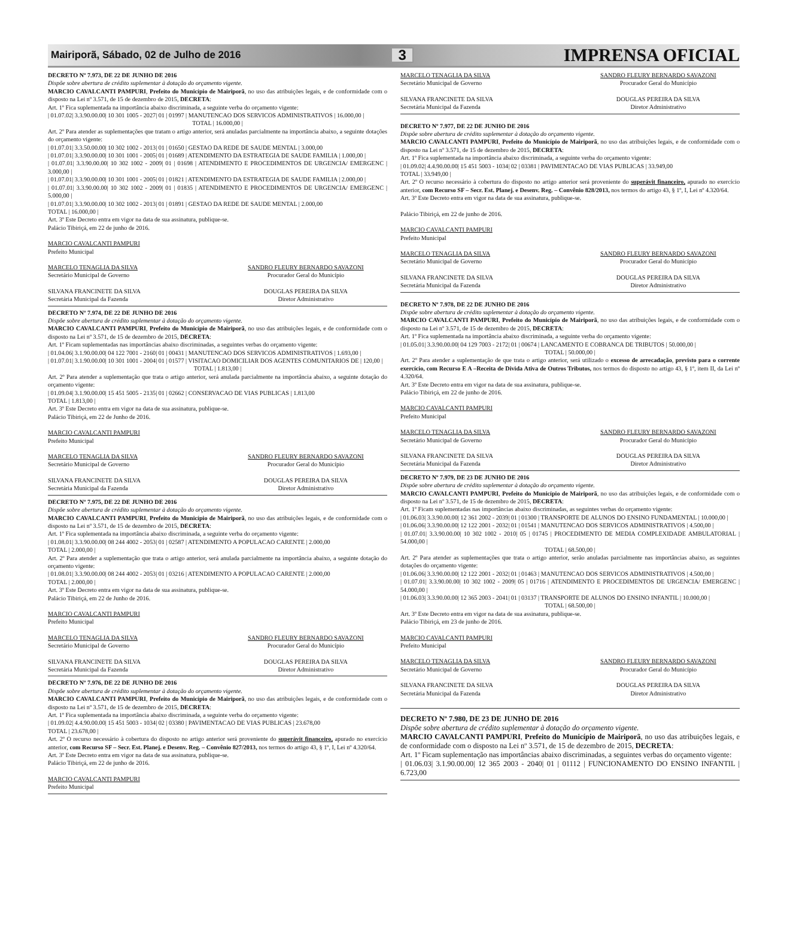Mairiporã, Sábado, 02 de Julho de 2016 3 IMPRENSA OFICIAL
DECRETO Nº 7.973, DE 22 DE JUNHO DE 2016
Dispõe sobre abertura de crédito suplementar à dotação do orçamento vigente.
MARCIO CAVALCANTI PAMPURI, Prefeito do Município de Mairiporã, no uso das atribuições legais, e de conformidade com o disposto na Lei nº 3.571, de 15 de dezembro de 2015, DECRETA:
Art. 1º Fica suplementada na importância abaixo discriminada, a seguinte verba do orçamento vigente:
| 01.07.02| 3.3.90.00.00| 10 301 1005 - 2027| 01 | 01997 | MANUTENCAO DOS SERVICOS ADMINISTRATIVOS | 16.000,00 |
TOTAL | 16.000,00 |
Art. 2º Para atender as suplementações que tratam o artigo anterior, será anuladas parcialmente na importância abaixo, a seguinte dotações do orçamento vigente:
| 01.07.01| 3.3.50.00.00| 10 302 1002 - 2013| 01 | 01650 | GESTAO DA REDE DE SAUDE MENTAL | 3.000,00
| 01.07.01| 3.3.90.00.00| 10 301 1001 - 2005| 01 | 01689 | ATENDIMENTO DA ESTRATEGIA DE SAUDE FAMILIA | 1.000,00 |
| 01.07.01| 3.3.90.00.00| 10 302 1002 - 2009| 01 | 01698 | ATENDIMENTO E PROCEDIMENTOS DE URGENCIA/ EMERGENC | 3.000,00 |
| 01.07.01| 3.3.90.00.00| 10 301 1001 - 2005| 01 | 01821 | ATENDIMENTO DA ESTRATEGIA DE SAUDE FAMILIA | 2.000,00 |
| 01.07.01| 3.3.90.00.00| 10 302 1002 - 2009| 01 | 01835 | ATENDIMENTO E PROCEDIMENTOS DE URGENCIA/ EMERGENC | 5.000,00 |
| 01.07.01| 3.3.90.00.00| 10 302 1002 - 2013| 01 | 01891 | GESTAO DA REDE DE SAUDE MENTAL | 2.000,00
TOTAL | 16.000,00 |
Art. 3º Este Decreto entra em vigor na data de sua assinatura, publique-se.
Palácio Tibiriçá, em 22 de junho de 2016.
MARCIO CAVALCANTI PAMPURI
Prefeito Municipal
MARCELO TENAGLIA DA SILVA
Secretário Municipal de Governo
SANDRO FLEURY BERNARDO SAVAZONI
Procurador Geral do Município
SILVANA FRANCINETE DA SILVA
Secretária Municipal da Fazenda
DOUGLAS PEREIRA DA SILVA
Diretor Administrativo
DECRETO Nº 7.974, DE 22 DE JUNHO DE 2016
Dispõe sobre abertura de crédito suplementar à dotação do orçamento vigente.
MARCIO CAVALCANTI PAMPURI, Prefeito do Município de Mairiporã, no uso das atribuições legais, e de conformidade com o disposto na Lei nº 3.571, de 15 de dezembro de 2015, DECRETA:
Art. 1º Ficam suplementadas nas importâncias abaixo discriminadas, a seguintes verbas do orçamento vigente:
| 01.04.06| 3.1.90.00.00| 04 122 7001 - 2160| 01 | 00431 | MANUTENCAO DOS SERVICOS ADMINISTRATIVOS | 1.693,00 |
| 01.07.01| 3.1.90.00.00| 10 301 1001 - 2004| 01 | 01577 | VISITACAO DOMICILIAR DOS AGENTES COMUNITARIOS DE | 120,00 |
TOTAL | 1.813,00 |
Art. 2º Para atender a suplementação que trata o artigo anterior, será anulada parcialmente na importância abaixo, a seguinte dotação do orçamento vigente:
| 01.09.04| 3.1.90.00.00| 15 451 5005 - 2135| 01 | 02662 | CONSERVACAO DE VIAS PUBLICAS | 1.813,00
TOTAL | 1.813,00 |
Art. 3º Este Decreto entra em vigor na data de sua assinatura, publique-se.
Palácio Tibiriçá, em 22 de Junho de 2016.
MARCIO CAVALCANTI PAMPURI
Prefeito Municipal
MARCELO TENAGLIA DA SILVA
Secretário Municipal de Governo
SANDRO FLEURY BERNARDO SAVAZONI
Procurador Geral do Município
SILVANA FRANCINETE DA SILVA
Secretária Municipal da Fazenda
DOUGLAS PEREIRA DA SILVA
Diretor Administrativo
DECRETO Nº 7.975, DE 22 DE JUNHO DE 2016
Dispõe sobre abertura de crédito suplementar à dotação do orçamento vigente.
MARCIO CAVALCANTI PAMPURI, Prefeito do Município de Mairiporã, no uso das atribuições legais, e de conformidade com o disposto na Lei nº 3.571, de 15 de dezembro de 2015, DECRETA:
Art. 1º Fica suplementada na importância abaixo discriminada, a seguinte verba do orçamento vigente:
| 01.08.01| 3.3.90.00.00| 08 244 4002 - 2053| 01 | 02587 | ATENDIMENTO A POPULACAO CARENTE | 2.000,00
TOTAL | 2.000,00 |
Art. 2º Para atender a suplementação que trata o artigo anterior, será anulada parcialmente na importância abaixo, a seguinte dotação do orçamento vigente:
| 01.08.01| 3.3.90.00.00| 08 244 4002 - 2053| 01 | 03216 | ATENDIMENTO A POPULACAO CARENTE | 2.000,00
TOTAL | 2.000,00 |
Art. 3º Este Decreto entra em vigor na data de sua assinatura, publique-se.
Palácio Tibiriçá, em 22 de Junho de 2016.
MARCIO CAVALCANTI PAMPURI
Prefeito Municipal
MARCELO TENAGLIA DA SILVA
Secretário Municipal de Governo
SANDRO FLEURY BERNARDO SAVAZONI
Procurador Geral do Município
SILVANA FRANCINETE DA SILVA
Secretária Municipal da Fazenda
DOUGLAS PEREIRA DA SILVA
Diretor Administrativo
DECRETO Nº 7.976, DE 22 DE JUNHO DE 2016
Dispõe sobre abertura de crédito suplementar à dotação do orçamento vigente.
MARCIO CAVALCANTI PAMPURI, Prefeito do Município de Mairiporã, no uso das atribuições legais, e de conformidade com o disposto na Lei nº 3.571, de 15 de dezembro de 2015, DECRETA:
Art. 1º Fica suplementada na importância abaixo discriminada, a seguinte verba do orçamento vigente:
| 01.09.02| 4.4.90.00.00| 15 451 5003 - 1034| 02 | 03380 | PAVIMENTACAO DE VIAS PUBLICAS | 23.678,00
TOTAL | 23.678,00 |
Art. 2º O recurso necessário à cobertura do disposto no artigo anterior será proveniente do superávit financeiro, apurado no exercício anterior, com Recurso SF – Secr. Est. Planej. e Desenv. Reg. – Convênio 827/2013, nos termos do artigo 43, § 1º, I, Lei nº 4.320/64.
Art. 3º Este Decreto entra em vigor na data de sua assinatura, publique-se.
Palácio Tibiriçá, em 22 de junho de 2016.
MARCIO CAVALCANTI PAMPURI
Prefeito Municipal
MARCELO TENAGLIA DA SILVA
Secretário Municipal de Governo
SANDRO FLEURY BERNARDO SAVAZONI
Procurador Geral do Município
SILVANA FRANCINETE DA SILVA
Secretária Municipal da Fazenda
DOUGLAS PEREIRA DA SILVA
Diretor Administrativo
DECRETO Nº 7.977, DE 22 DE JUNHO DE 2016
Dispõe sobre abertura de crédito suplementar à dotação do orçamento vigente.
MARCIO CAVALCANTI PAMPURI, Prefeito do Município de Mairiporã, no uso das atribuições legais, e de conformidade com o disposto na Lei nº 3.571, de 15 de dezembro de 2015, DECRETA:
Art. 1º Fica suplementada na importância abaixo discriminada, a seguinte verba do orçamento vigente:
| 01.09.02| 4.4.90.00.00| 15 451 5003 - 1034| 02 | 03381 | PAVIMENTACAO DE VIAS PUBLICAS | 33.949,00
TOTAL | 33.949,00 |
Art. 2º O recurso necessário à cobertura do disposto no artigo anterior será proveniente do superávit financeiro, apurado no exercício anterior, com Recurso SF – Secr. Est. Planej. e Desenv. Reg. – Convênio 828/2013, nos termos do artigo 43, § 1º, I, Lei nº 4.320/64.
Art. 3º Este Decreto entra em vigor na data de sua assinatura, publique-se.
Palácio Tibiriçá, em 22 de junho de 2016.
MARCIO CAVALCANTI PAMPURI
Prefeito Municipal
MARCELO TENAGLIA DA SILVA
Secretário Municipal de Governo
SANDRO FLEURY BERNARDO SAVAZONI
Procurador Geral do Município
SILVANA FRANCINETE DA SILVA
Secretária Municipal da Fazenda
DOUGLAS PEREIRA DA SILVA
Diretor Administrativo
DECRETO Nº 7.978, DE 22 DE JUNHO DE 2016
Dispõe sobre abertura de crédito suplementar à dotação do orçamento vigente.
MARCIO CAVALCANTI PAMPURI, Prefeito do Município de Mairiporã, no uso das atribuições legais, e de conformidade com o disposto na Lei nº 3.571, de 15 de dezembro de 2015, DECRETA:
Art. 1º Fica suplementada na importância abaixo discriminada, a seguinte verba do orçamento vigente:
| 01.05.01| 3.3.90.00.00| 04 129 7003 - 2172| 01 | 00674 | LANCAMENTO E COBRANCA DE TRIBUTOS | 50.000,00 |
TOTAL | 50.000,00 |
Art. 2º Para atender a suplementação de que trata o artigo anterior, será utilizado o excesso de arrecadação, previsto para o corrente exercício, com Recurso E A –Receita de Divida Ativa de Outros Tributos, nos termos do disposto no artigo 43, § 1º, item II, da Lei nº 4.320/64.
Art. 3º Este Decreto entra em vigor na data de sua assinatura, publique-se.
Palácio Tibiriçá, em 22 de junho de 2016.
MARCIO CAVALCANTI PAMPURI
Prefeito Municipal
MARCELO TENAGLIA DA SILVA
Secretário Municipal de Governo
SANDRO FLEURY BERNARDO SAVAZONI
Procurador Geral do Município
SILVANA FRANCINETE DA SILVA
Secretária Municipal da Fazenda
DOUGLAS PEREIRA DA SILVA
Diretor Administrativo
DECRETO Nº 7.979, DE 23 DE JUNHO DE 2016
Dispõe sobre abertura de crédito suplementar à dotação do orçamento vigente.
MARCIO CAVALCANTI PAMPURI, Prefeito do Município de Mairiporã, no uso das atribuições legais, e de conformidade com o disposto na Lei nº 3.571, de 15 de dezembro de 2015, DECRETA:
Art. 1º Ficam suplementadas nas importâncias abaixo discriminadas, as seguintes verbas do orçamento vigente:
| 01.06.03| 3.3.90.00.00| 12 361 2002 - 2039| 01 | 01300 | TRANSPORTE DE ALUNOS DO ENSINO FUNDAMENTAL | 10.000,00 |
| 01.06.06| 3.3.90.00.00| 12 122 2001 - 2032| 01 | 01541 | MANUTENCAO DOS SERVICOS ADMINISTRATIVOS | 4.500,00 |
| 01.07.01| 3.3.90.00.00| 10 302 1002 - 2010| 05 | 01745 | PROCEDIMENTO DE MEDIA COMPLEXIDADE AMBULATORIAL | 54.000,00 |
TOTAL | 68.500,00 |
Art. 2º Para atender as suplementações que trata o artigo anterior, serão anuladas parcialmente nas importâncias abaixo, as seguintes dotações do orçamento vigente:
| 01.06.06| 3.3.90.00.00| 12 122 2001 - 2032| 01 | 01463 | MANUTENCAO DOS SERVICOS ADMINISTRATIVOS | 4.500,00 |
| 01.07.01| 3.3.90.00.00| 10 302 1002 - 2009| 05 | 01716 | ATENDIMENTO E PROCEDIMENTOS DE URGENCIA/ EMERGENC | 54.000,00 |
| 01.06.03| 3.3.90.00.00| 12 365 2003 - 2041| 01 | 03137 | TRANSPORTE DE ALUNOS DO ENSINO INFANTIL | 10.000,00 |
TOTAL | 68.500,00 |
Art. 3º Este Decreto entra em vigor na data de sua assinatura, publique-se.
Palácio Tibiriçá, em 23 de junho de 2016.
MARCIO CAVALCANTI PAMPURI
Prefeito Municipal
MARCELO TENAGLIA DA SILVA
Secretário Municipal de Governo
SANDRO FLEURY BERNARDO SAVAZONI
Procurador Geral do Município
SILVANA FRANCINETE DA SILVA
Secretária Municipal da Fazenda
DOUGLAS PEREIRA DA SILVA
Diretor Administrativo
DECRETO Nº 7.980, DE 23 DE JUNHO DE 2016
Dispõe sobre abertura de crédito suplementar à dotação do orçamento vigente.
MARCIO CAVALCANTI PAMPURI, Prefeito do Município de Mairiporã, no uso das atribuições legais, e de conformidade com o disposto na Lei nº 3.571, de 15 de dezembro de 2015, DECRETA:
Art. 1º Ficam suplementação nas importâncias abaixo discriminadas, a seguintes verbas do orçamento vigente:
| 01.06.03| 3.1.90.00.00| 12 365 2003 - 2040| 01 | 01112 | FUNCIONAMENTO DO ENSINO INFANTIL | 6.723,00